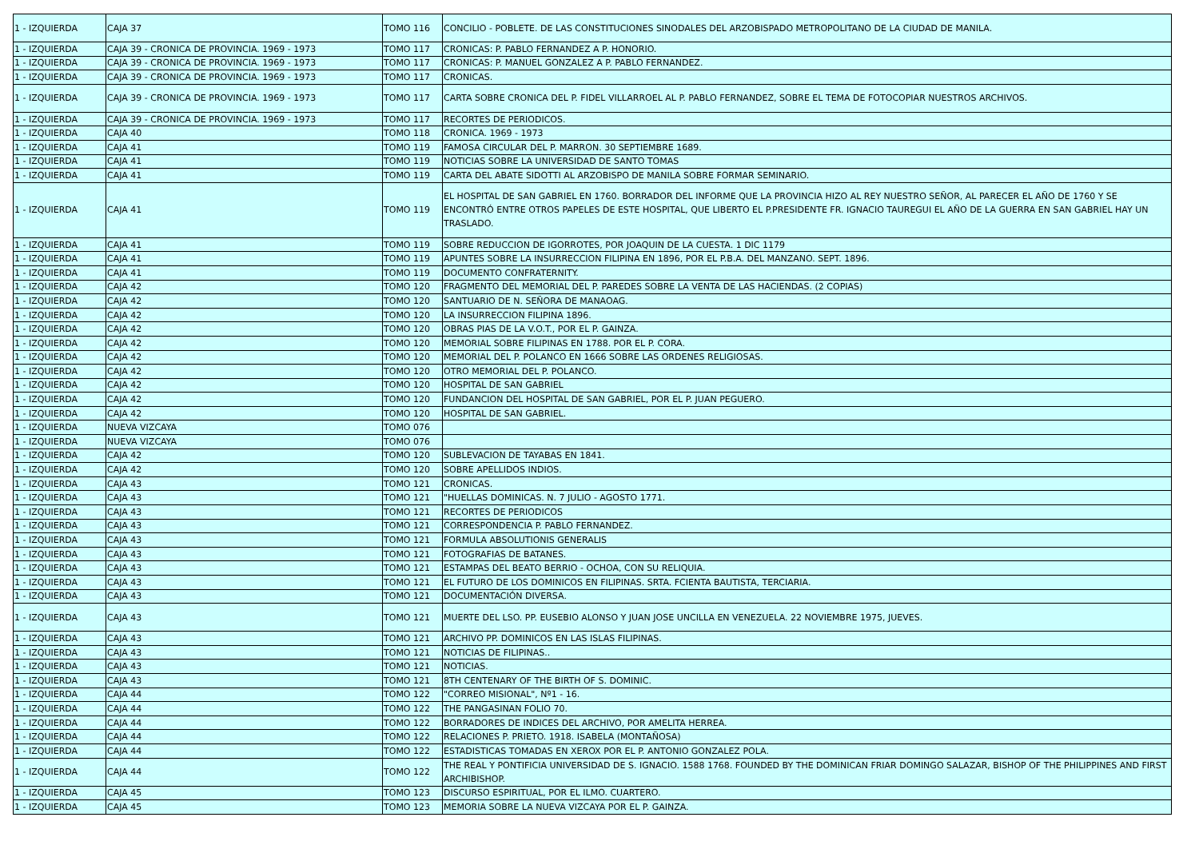| 1 - IZQUIERDA | CAJA 37 | TOMO 116 | CONCILIO - POBLETE. DE LAS CONSTITUCIONES SINODALES DEL ARZOBISPADO METROPOLITANO DE LA CIUDAD DE MANILA. |
| 1 - IZQUIERDA | CAJA 39 - CRONICA DE PROVINCIA. 1969 - 1973 | TOMO 117 | CRONICAS: P. PABLO FERNANDEZ A P. HONORIO. |
| 1 - IZQUIERDA | CAJA 39 - CRONICA DE PROVINCIA. 1969 - 1973 | TOMO 117 | CRONICAS: P. MANUEL GONZALEZ A P. PABLO FERNANDEZ. |
| 1 - IZQUIERDA | CAJA 39 - CRONICA DE PROVINCIA. 1969 - 1973 | TOMO 117 | CRONICAS. |
| 1 - IZQUIERDA | CAJA 39 - CRONICA DE PROVINCIA. 1969 - 1973 | TOMO 117 | CARTA SOBRE CRONICA DEL P. FIDEL VILLARROEL AL P. PABLO FERNANDEZ, SOBRE EL TEMA DE FOTOCOPIAR NUESTROS ARCHIVOS. |
| 1 - IZQUIERDA | CAJA 39 - CRONICA DE PROVINCIA. 1969 - 1973 | TOMO 117 | RECORTES DE PERIODICOS. |
| 1 - IZQUIERDA | CAJA 40 | TOMO 118 | CRONICA. 1969 - 1973 |
| 1 - IZQUIERDA | CAJA 41 | TOMO 119 | FAMOSA CIRCULAR DEL P. MARRON. 30 SEPTIEMBRE 1689. |
| 1 - IZQUIERDA | CAJA 41 | TOMO 119 | NOTICIAS SOBRE LA UNIVERSIDAD DE SANTO TOMAS |
| 1 - IZQUIERDA | CAJA 41 | TOMO 119 | CARTA DEL ABATE SIDOTTI AL ARZOBISPO DE MANILA SOBRE FORMAR SEMINARIO. |
| 1 - IZQUIERDA | CAJA 41 | TOMO 119 | EL HOSPITAL DE SAN GABRIEL EN 1760. BORRADOR DEL INFORME QUE LA PROVINCIA HIZO AL REY NUESTRO SEÑOR, AL PARECER EL AÑO DE 1760 Y SE ENCONTRÓ ENTRE OTROS PAPELES DE ESTE HOSPITAL, QUE LIBERTO EL P.PRESIDENTE FR. IGNACIO TAUREGUI EL AÑO DE LA GUERRA EN SAN GABRIEL HAY UN TRASLADO. |
| 1 - IZQUIERDA | CAJA 41 | TOMO 119 | SOBRE REDUCCION DE IGORROTES, POR JOAQUIN DE LA CUESTA. 1 DIC 1179 |
| 1 - IZQUIERDA | CAJA 41 | TOMO 119 | APUNTES SOBRE LA INSURRECCION FILIPINA EN 1896, POR EL P.B.A. DEL MANZANO. SEPT. 1896. |
| 1 - IZQUIERDA | CAJA 41 | TOMO 119 | DOCUMENTO CONFRATERNITY. |
| 1 - IZQUIERDA | CAJA 42 | TOMO 120 | FRAGMENTO DEL MEMORIAL DEL P. PAREDES SOBRE LA VENTA DE LAS HACIENDAS. (2 COPIAS) |
| 1 - IZQUIERDA | CAJA 42 | TOMO 120 | SANTUARIO DE N. SEÑORA DE MANAOAG. |
| 1 - IZQUIERDA | CAJA 42 | TOMO 120 | LA INSURRECCION FILIPINA 1896. |
| 1 - IZQUIERDA | CAJA 42 | TOMO 120 | OBRAS PIAS DE LA V.O.T., POR EL P. GAINZA. |
| 1 - IZQUIERDA | CAJA 42 | TOMO 120 | MEMORIAL SOBRE FILIPINAS EN 1788. POR EL P. CORA. |
| 1 - IZQUIERDA | CAJA 42 | TOMO 120 | MEMORIAL DEL P. POLANCO EN 1666 SOBRE LAS ORDENES RELIGIOSAS. |
| 1 - IZQUIERDA | CAJA 42 | TOMO 120 | OTRO MEMORIAL DEL P. POLANCO. |
| 1 - IZQUIERDA | CAJA 42 | TOMO 120 | HOSPITAL DE SAN GABRIEL |
| 1 - IZQUIERDA | CAJA 42 | TOMO 120 | FUNDANCION DEL HOSPITAL DE SAN GABRIEL, POR EL P. JUAN PEGUERO. |
| 1 - IZQUIERDA | CAJA 42 | TOMO 120 | HOSPITAL DE SAN GABRIEL. |
| 1 - IZQUIERDA | NUEVA VIZCAYA | TOMO 076 | |
| 1 - IZQUIERDA | NUEVA VIZCAYA | TOMO 076 | |
| 1 - IZQUIERDA | CAJA 42 | TOMO 120 | SUBLEVACION DE TAYABAS EN 1841. |
| 1 - IZQUIERDA | CAJA 42 | TOMO 120 | SOBRE APELLIDOS INDIOS. |
| 1 - IZQUIERDA | CAJA 43 | TOMO 121 | CRONICAS. |
| 1 - IZQUIERDA | CAJA 43 | TOMO 121 | "HUELLAS DOMINICAS. N. 7 JULIO - AGOSTO 1771. |
| 1 - IZQUIERDA | CAJA 43 | TOMO 121 | RECORTES DE PERIODICOS |
| 1 - IZQUIERDA | CAJA 43 | TOMO 121 | CORRESPONDENCIA P. PABLO FERNANDEZ. |
| 1 - IZQUIERDA | CAJA 43 | TOMO 121 | FORMULA ABSOLUTIONIS GENERALIS |
| 1 - IZQUIERDA | CAJA 43 | TOMO 121 | FOTOGRAFIAS DE BATANES. |
| 1 - IZQUIERDA | CAJA 43 | TOMO 121 | ESTAMPAS DEL BEATO BERRIO - OCHOA, CON SU RELIQUIA. |
| 1 - IZQUIERDA | CAJA 43 | TOMO 121 | EL FUTURO DE LOS DOMINICOS EN FILIPINAS. SRTA. FCIENTA BAUTISTA, TERCIARIA. |
| 1 - IZQUIERDA | CAJA 43 | TOMO 121 | DOCUMENTACIÓN DIVERSA. |
| 1 - IZQUIERDA | CAJA 43 | TOMO 121 | MUERTE DEL LSO. PP. EUSEBIO ALONSO Y JUAN JOSE UNCILLA EN VENEZUELA. 22 NOVIEMBRE 1975, JUEVES. |
| 1 - IZQUIERDA | CAJA 43 | TOMO 121 | ARCHIVO PP. DOMINICOS EN LAS ISLAS FILIPINAS. |
| 1 - IZQUIERDA | CAJA 43 | TOMO 121 | NOTICIAS DE FILIPINAS.. |
| 1 - IZQUIERDA | CAJA 43 | TOMO 121 | NOTICIAS. |
| 1 - IZQUIERDA | CAJA 43 | TOMO 121 | 8TH CENTENARY OF THE BIRTH OF S. DOMINIC. |
| 1 - IZQUIERDA | CAJA 44 | TOMO 122 | "CORREO MISIONAL", Nº1 - 16. |
| 1 - IZQUIERDA | CAJA 44 | TOMO 122 | THE PANGASINAN FOLIO 70. |
| 1 - IZQUIERDA | CAJA 44 | TOMO 122 | BORRADORES DE INDICES DEL ARCHIVO, POR AMELITA HERREA. |
| 1 - IZQUIERDA | CAJA 44 | TOMO 122 | RELACIONES P. PRIETO. 1918. ISABELA (MONTAÑOSA) |
| 1 - IZQUIERDA | CAJA 44 | TOMO 122 | ESTADISTICAS TOMADAS EN XEROX POR EL P. ANTONIO GONZALEZ POLA. |
| 1 - IZQUIERDA | CAJA 44 | TOMO 122 | THE REAL Y PONTIFICIA UNIVERSIDAD DE S. IGNACIO. 1588 1768. FOUNDED BY THE DOMINICAN FRIAR DOMINGO SALAZAR, BISHOP OF THE PHILIPPINES AND FIRST ARCHIBISHOP. |
| 1 - IZQUIERDA | CAJA 45 | TOMO 123 | DISCURSO ESPIRITUAL, POR EL ILMO. CUARTERO. |
| 1 - IZQUIERDA | CAJA 45 | TOMO 123 | MEMORIA SOBRE LA NUEVA VIZCAYA POR EL P. GAINZA. |